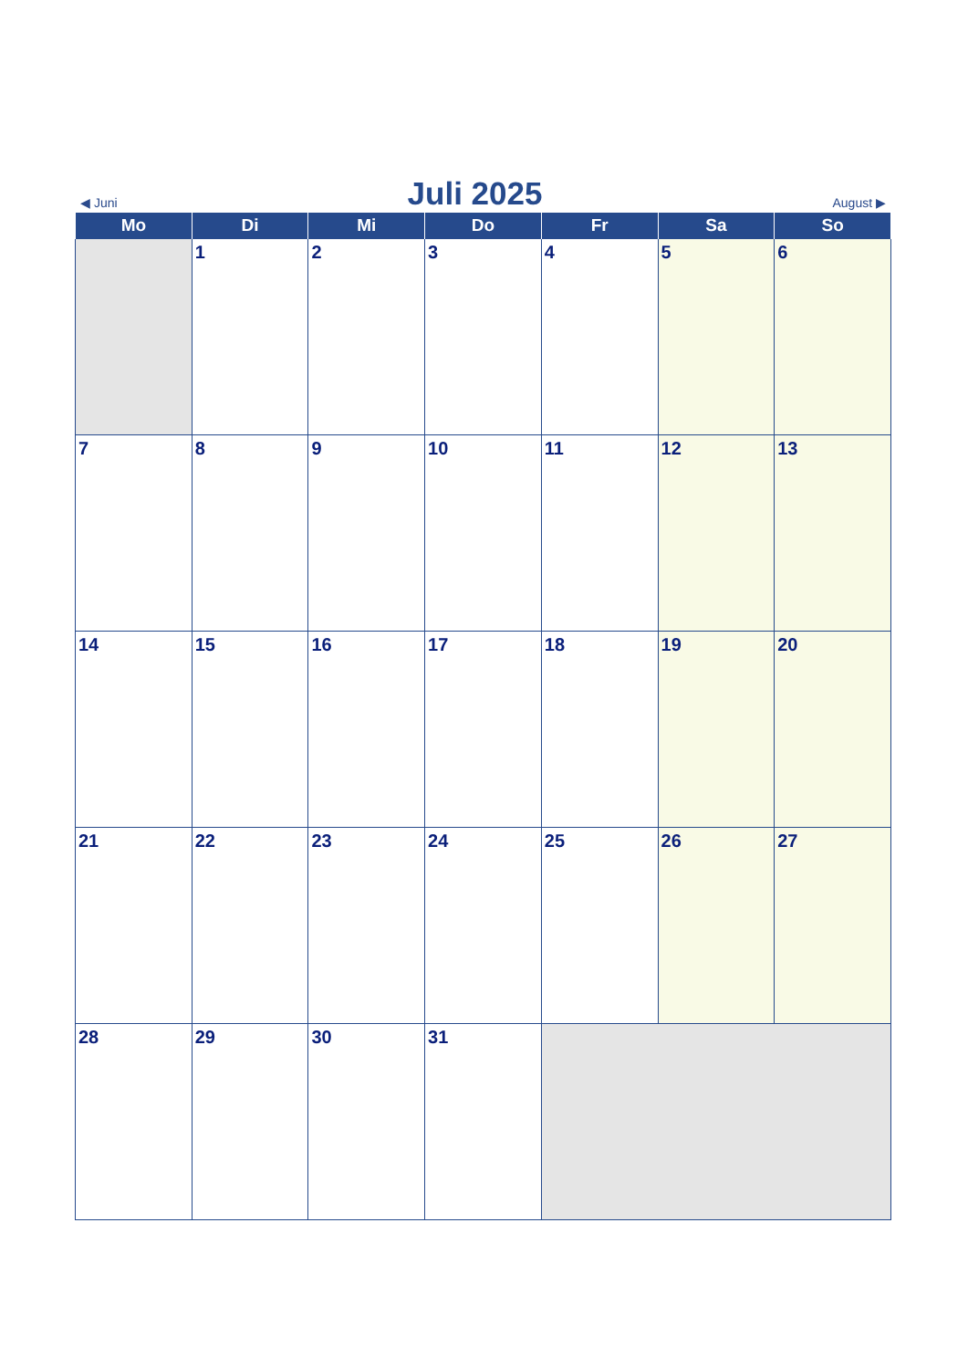◀ Juni Juli 2025 August ▶
| Mo | Di | Mi | Do | Fr | Sa | So |
| --- | --- | --- | --- | --- | --- | --- |
| | 1 | 2 | 3 | 4 | 5 | 6 |
| 7 | 8 | 9 | 10 | 11 | 12 | 13 |
| 14 | 15 | 16 | 17 | 18 | 19 | 20 |
| 21 | 22 | 23 | 24 | 25 | 26 | 27 |
| 28 | 29 | 30 | 31 | | | |